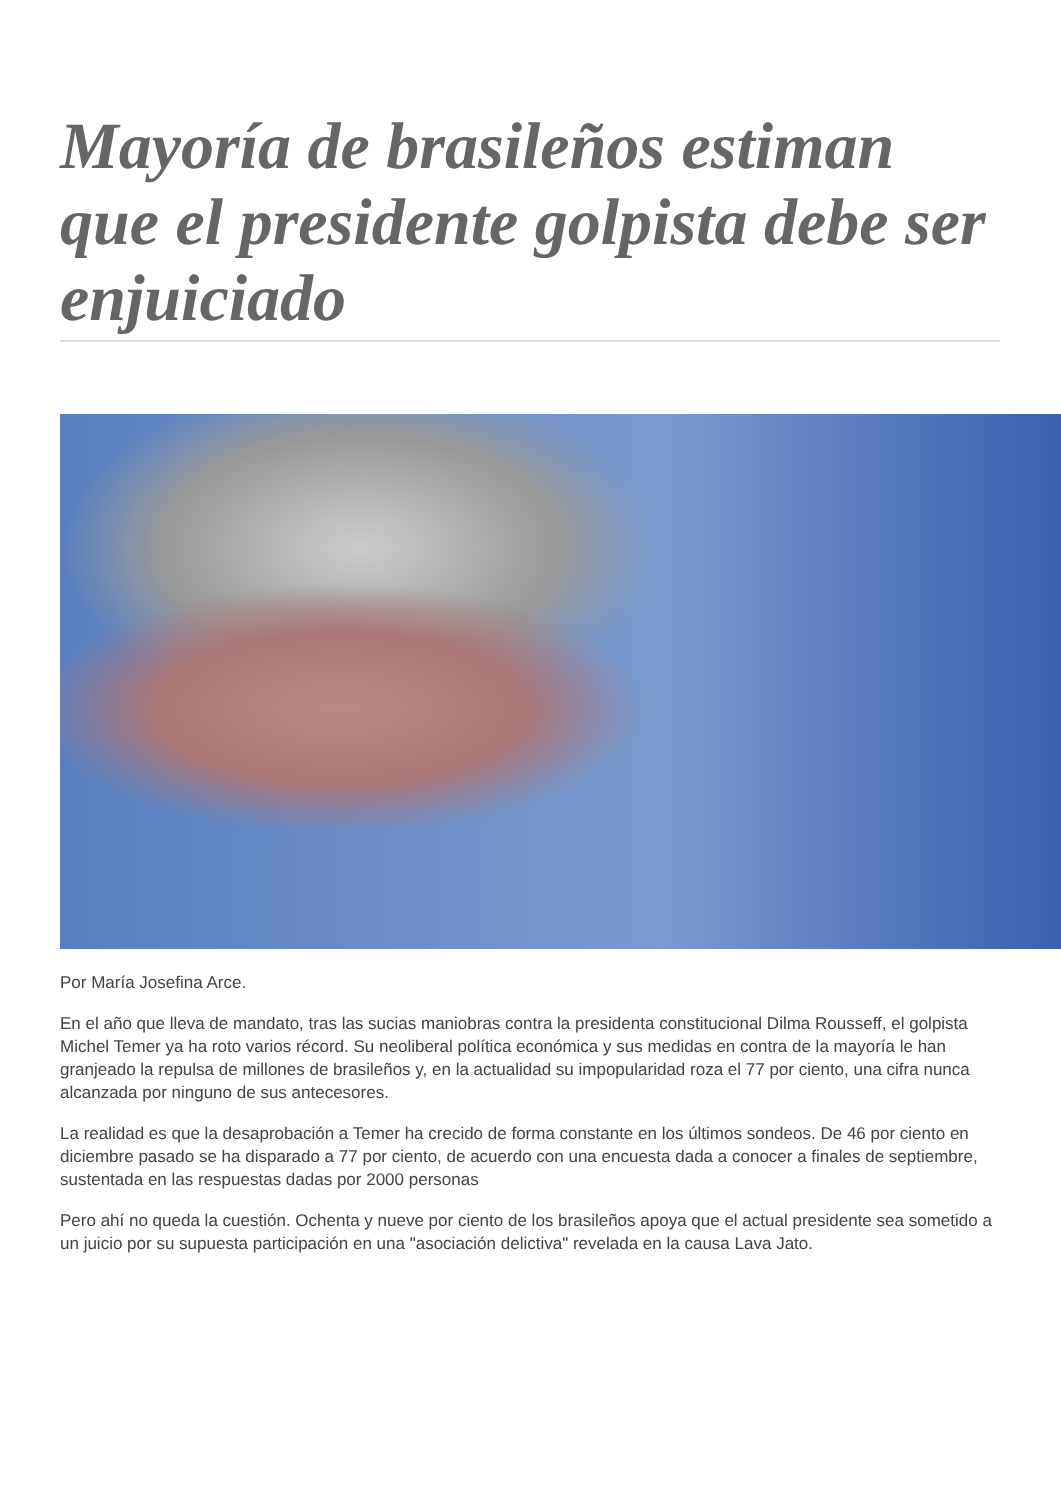Mayoría de brasileños estiman que el presidente golpista debe ser enjuiciado
Por María Josefina Arce.
En el año que lleva de mandato, tras las sucias maniobras contra la presidenta constitucional Dilma Rousseff, el golpista Michel Temer ya ha roto varios récord. Su neoliberal política económica y sus medidas en contra de la mayoría le han granjeado la repulsa de millones de brasileños y, en la actualidad su impopularidad roza el 77 por ciento, una cifra nunca alcanzada por ninguno de sus antecesores.
La realidad es que la desaprobación a Temer ha crecido de forma constante en los últimos sondeos. De 46 por ciento en diciembre pasado se ha disparado a 77 por ciento, de acuerdo con una encuesta dada a conocer a finales de septiembre, sustentada en las respuestas dadas por 2000 personas
Pero ahí no queda la cuestión. Ochenta y nueve por ciento de los brasileños apoya que el actual presidente sea sometido a un juicio por su supuesta participación en una "asociación delictiva" revelada en la causa Lava Jato.